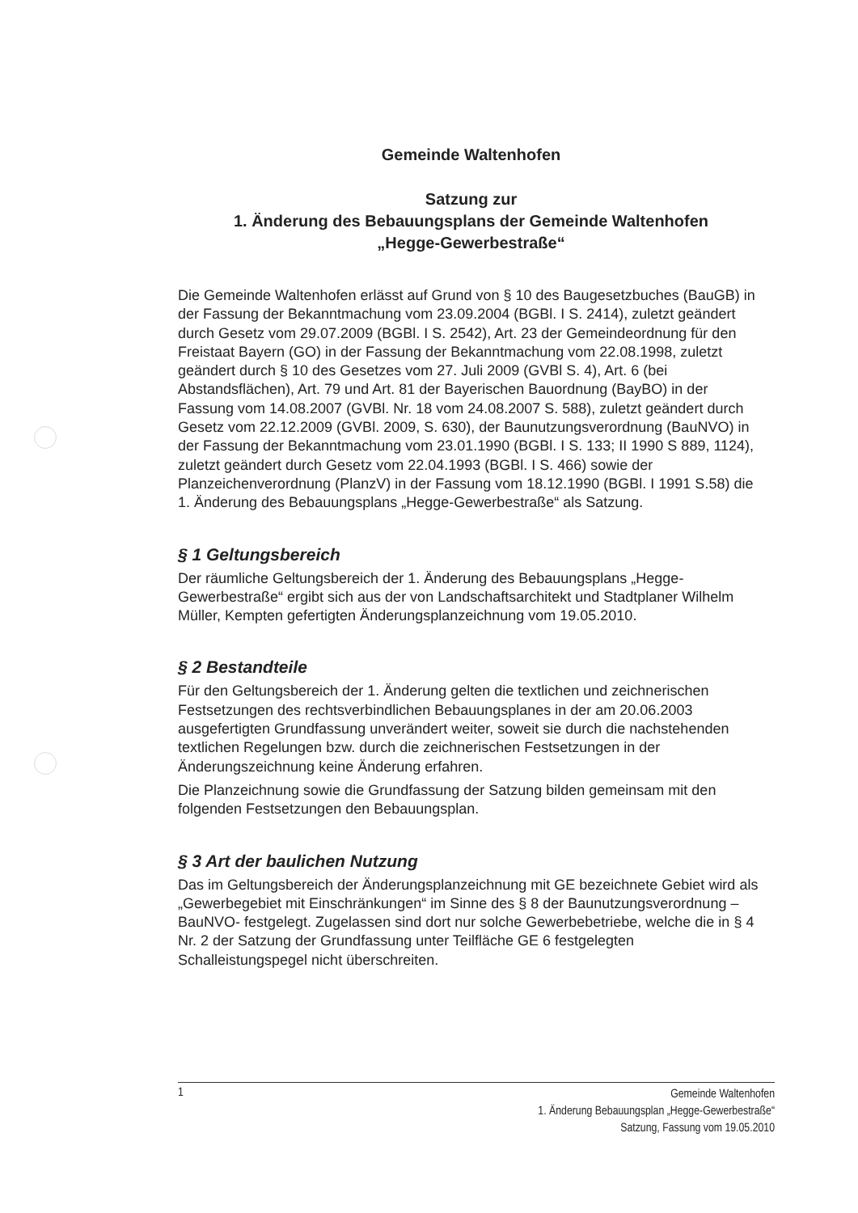Gemeinde Waltenhofen
Satzung zur
1. Änderung des Bebauungsplans der Gemeinde Waltenhofen
„Hegge-Gewerbestraße“
Die Gemeinde Waltenhofen erlässt auf Grund von § 10 des Baugesetzbuches (BauGB) in der Fassung der Bekanntmachung vom 23.09.2004 (BGBl. I S. 2414), zuletzt geändert durch Gesetz vom 29.07.2009 (BGBl. I S. 2542), Art. 23 der Gemeindeordnung für den Freistaat Bayern (GO) in der Fassung der Bekanntmachung vom 22.08.1998, zuletzt geändert durch § 10 des Gesetzes vom 27. Juli 2009 (GVBl S. 4), Art. 6 (bei Abstandsflächen), Art. 79 und Art. 81 der Bayerischen Bauordnung (BayBO) in der Fassung vom 14.08.2007 (GVBl. Nr. 18 vom 24.08.2007 S. 588), zuletzt geändert durch Gesetz vom 22.12.2009 (GVBl. 2009, S. 630), der Baunutzungsverordnung (BauNVO) in der Fassung der Bekanntmachung vom 23.01.1990 (BGBl. I S. 133; II 1990 S 889, 1124), zuletzt geändert durch Gesetz vom 22.04.1993 (BGBl. I S. 466) sowie der Planzeichenverordnung (PlanzV) in der Fassung vom 18.12.1990 (BGBl. I 1991 S.58) die 1. Änderung des Bebauungsplans „Hegge-Gewerbestraße“ als Satzung.
§ 1 Geltungsbereich
Der räumliche Geltungsbereich der 1. Änderung des Bebauungsplans „Hegge-Gewerbestraße“ ergibt sich aus der von Landschaftsarchitekt und Stadtplaner Wilhelm Müller, Kempten gefertigten Änderungsplanzeichnung vom 19.05.2010.
§ 2 Bestandteile
Für den Geltungsbereich der 1. Änderung gelten die textlichen und zeichnerischen Festsetzungen des rechtsverbindlichen Bebauungsplanes in der am 20.06.2003 ausgefertigten Grundfassung unverändert weiter, soweit sie durch die nachstehenden textlichen Regelungen bzw. durch die zeichnerischen Festsetzungen in der Änderungszeichnung keine Änderung erfahren.
Die Planzeichnung sowie die Grundfassung der Satzung bilden gemeinsam mit den folgenden Festsetzungen den Bebauungsplan.
§ 3 Art der baulichen Nutzung
Das im Geltungsbereich der Änderungsplanzeichnung mit GE bezeichnete Gebiet wird als „Gewerbegebiet mit Einschränkungen“ im Sinne des § 8 der Baunutzungsverordnung –BauNVO- festgelegt. Zugelassen sind dort nur solche Gewerbebetriebe, welche die in § 4 Nr. 2 der Satzung der Grundfassung unter Teilfläche GE 6 festgelegten Schalleistungspegel nicht überschreiten.
1
Gemeinde Waltenhofen
1. Änderung Bebauungsplan „Hegge-Gewerbestraße“
Satzung, Fassung vom 19.05.2010